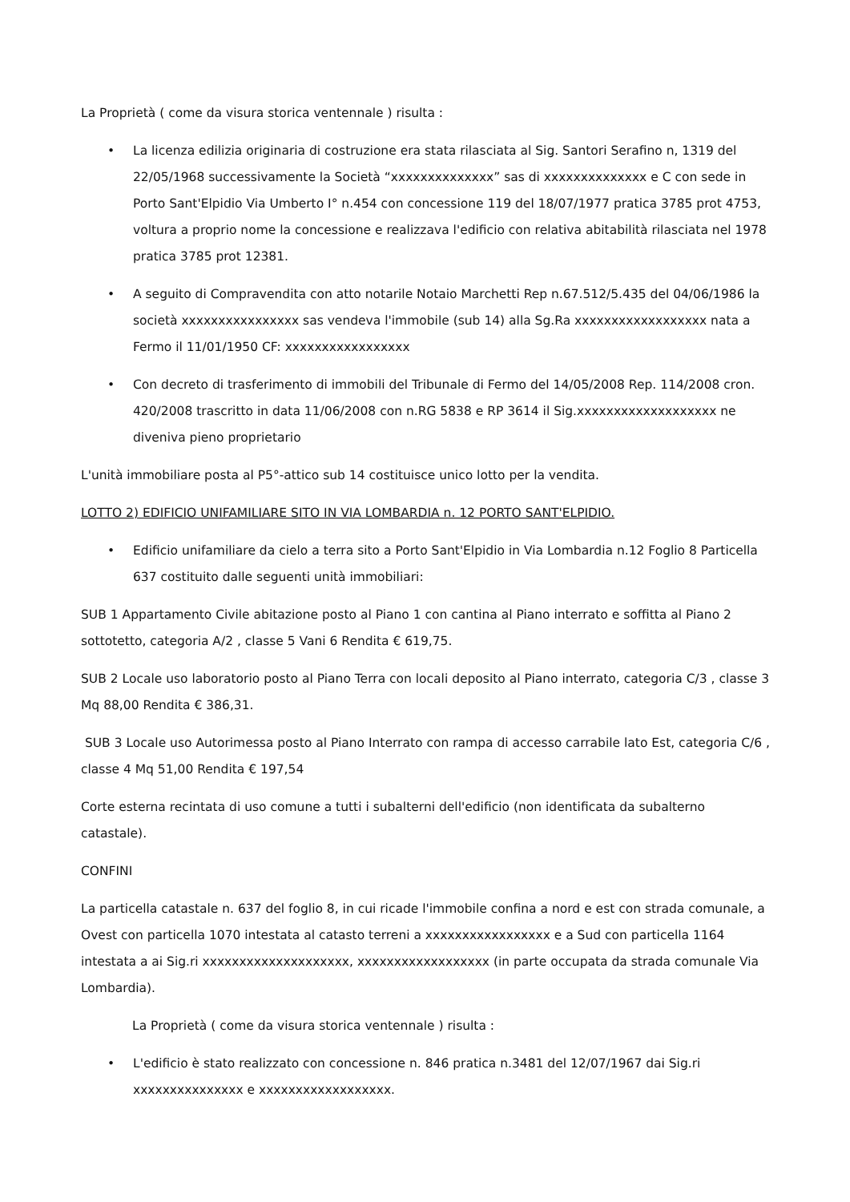La Proprietà ( come da visura storica ventennale ) risulta :
• La licenza edilizia originaria di costruzione era stata rilasciata al Sig. Santori Serafino n, 1319 del 22/05/1968 successivamente la Società “xxxxxxxxxxxxxx” sas di xxxxxxxxxxxxxx e C con sede in Porto Sant'Elpidio Via Umberto I° n.454 con concessione 119 del 18/07/1977 pratica 3785 prot 4753, voltura a proprio nome la concessione e realizzava l'edificio con relativa abitabilità rilasciata nel 1978 pratica 3785 prot 12381.
• A seguito di Compravendita con atto notarile Notaio Marchetti Rep n.67.512/5.435 del 04/06/1986 la società xxxxxxxxxxxxxxxx sas vendeva l'immobile (sub 14) alla Sg.Ra xxxxxxxxxxxxxxxxxx nata a Fermo il 11/01/1950 CF: xxxxxxxxxxxxxxxxx
• Con decreto di trasferimento di immobili del Tribunale di Fermo del 14/05/2008 Rep. 114/2008 cron. 420/2008 trascritto in data 11/06/2008 con n.RG 5838 e RP 3614 il Sig.xxxxxxxxxxxxxxxxxxx ne diveniva pieno proprietario
L'unità immobiliare posta al P5°-attico sub 14 costituisce unico lotto per la vendita.
LOTTO 2) EDIFICIO UNIFAMILIARE SITO IN VIA LOMBARDIA n. 12 PORTO SANT'ELPIDIO.
• Edificio unifamiliare da cielo a terra sito a Porto Sant'Elpidio in Via Lombardia n.12 Foglio 8 Particella 637 costituito dalle seguenti unità immobiliari:
SUB 1 Appartamento Civile abitazione posto al Piano 1 con cantina al Piano interrato e soffitta al Piano 2 sottotetto, categoria A/2 , classe 5 Vani 6 Rendita € 619,75.
SUB 2 Locale uso laboratorio posto al Piano Terra con locali deposito al Piano interrato, categoria C/3 , classe 3 Mq 88,00 Rendita € 386,31.
SUB 3 Locale uso Autorimessa posto al Piano Interrato con rampa di accesso carrabile lato Est, categoria C/6 , classe 4 Mq 51,00 Rendita € 197,54
Corte esterna recintata di uso comune a tutti i subalterni dell'edificio (non identificata da subalterno catastale).
CONFINI
La particella catastale n. 637 del foglio 8, in cui ricade l'immobile confina a nord e est con strada comunale, a Ovest con particella 1070 intestata al catasto terreni a xxxxxxxxxxxxxxxxx e a Sud con particella 1164 intestata a ai Sig.ri xxxxxxxxxxxxxxxxxxxx, xxxxxxxxxxxxxxxxxx (in parte occupata da strada comunale Via Lombardia).
La Proprietà ( come da visura storica ventennale ) risulta :
• L'edificio è stato realizzato con concessione n. 846 pratica n.3481 del 12/07/1967 dai Sig.ri xxxxxxxxxxxxxxx e xxxxxxxxxxxxxxxxxx.